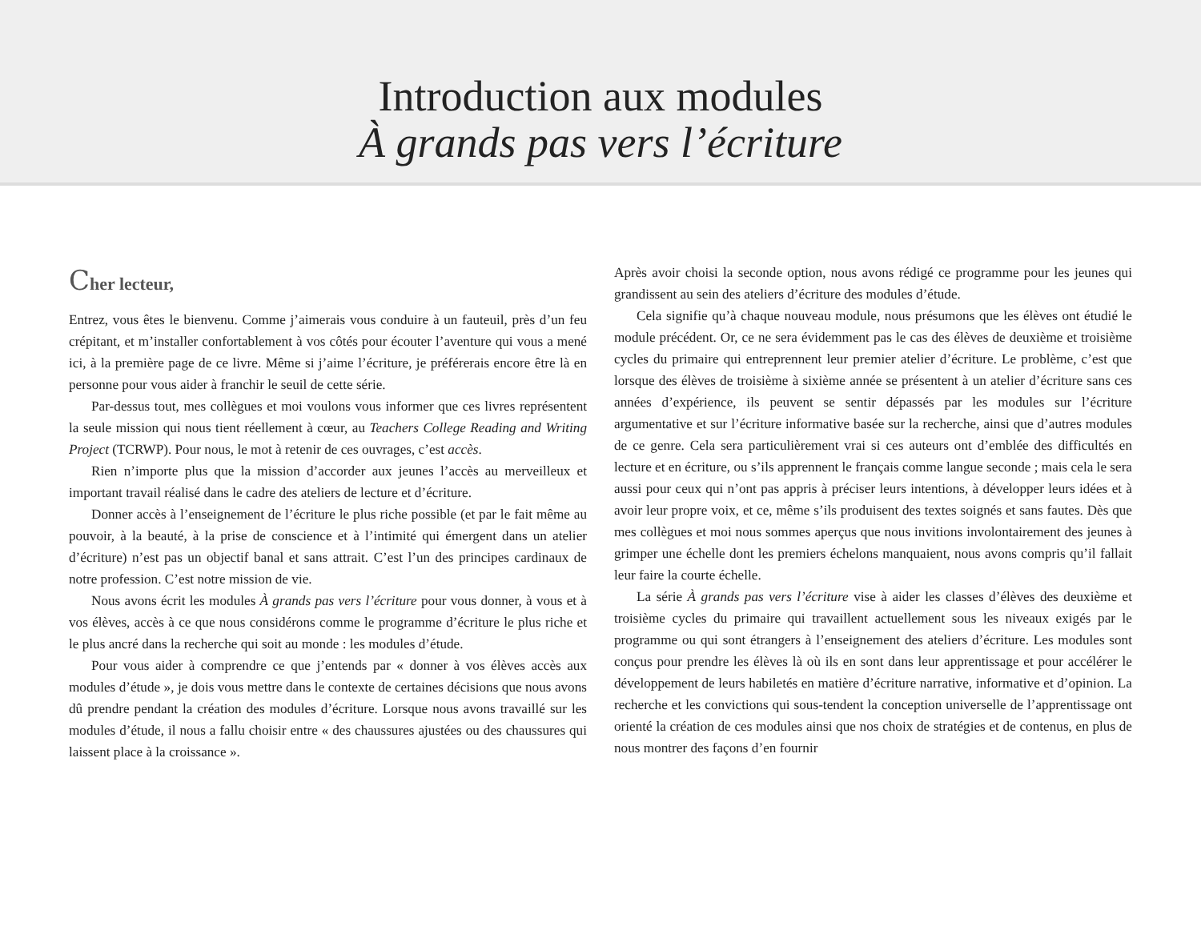Introduction aux modules
À grands pas vers l’écriture
Cher lecteur,
Entrez, vous êtes le bienvenu. Comme j’aimerais vous conduire à un fauteuil, près d’un feu crépitant, et m’installer confortablement à vos côtés pour écouter l’aventure qui vous a mené ici, à la première page de ce livre. Même si j’aime l’écriture, je préférerais encore être là en personne pour vous aider à franchir le seuil de cette série.
Par-dessus tout, mes collègues et moi voulons vous informer que ces livres représentent la seule mission qui nous tient réellement à cœur, au Teachers College Reading and Writing Project (TCRWP). Pour nous, le mot à retenir de ces ouvrages, c’est accès.
Rien n’importe plus que la mission d’accorder aux jeunes l’accès au merveilleux et important travail réalisé dans le cadre des ateliers de lecture et d’écriture.
Donner accès à l’enseignement de l’écriture le plus riche possible (et par le fait même au pouvoir, à la beauté, à la prise de conscience et à l’intimité qui émergent dans un atelier d’écriture) n’est pas un objectif banal et sans attrait. C’est l’un des principes cardinaux de notre profession. C’est notre mission de vie.
Nous avons écrit les modules À grands pas vers l’écriture pour vous donner, à vous et à vos élèves, accès à ce que nous considérons comme le programme d’écriture le plus riche et le plus ancré dans la recherche qui soit au monde : les modules d’étude.
Pour vous aider à comprendre ce que j’entends par « donner à vos élèves accès aux modules d’étude », je dois vous mettre dans le contexte de certaines décisions que nous avons dû prendre pendant la création des modules d’écriture. Lorsque nous avons travaillé sur les modules d’étude, il nous a fallu choisir entre « des chaussures ajustées ou des chaussures qui laissent place à la croissance ».
Après avoir choisi la seconde option, nous avons rédigé ce programme pour les jeunes qui grandissent au sein des ateliers d’écriture des modules d’étude.
Cela signifie qu’à chaque nouveau module, nous présumons que les élèves ont étudié le module précédent. Or, ce ne sera évidemment pas le cas des élèves de deuxième et troisième cycles du primaire qui entreprennent leur premier atelier d’écriture. Le problème, c’est que lorsque des élèves de troisième à sixième année se présentent à un atelier d’écriture sans ces années d’expérience, ils peuvent se sentir dépassés par les modules sur l’écriture argumentative et sur l’écriture informative basée sur la recherche, ainsi que d’autres modules de ce genre. Cela sera particulièrement vrai si ces auteurs ont d’emblée des difficultés en lecture et en écriture, ou s’ils apprennent le français comme langue seconde ; mais cela le sera aussi pour ceux qui n’ont pas appris à préciser leurs intentions, à développer leurs idées et à avoir leur propre voix, et ce, même s’ils produisent des textes soignés et sans fautes. Dès que mes collègues et moi nous sommes aperçus que nous invitions involontairement des jeunes à grimper une échelle dont les premiers échelons manquaient, nous avons compris qu’il fallait leur faire la courte échelle.
La série À grands pas vers l’écriture vise à aider les classes d’élèves des deuxième et troisième cycles du primaire qui travaillent actuellement sous les niveaux exigés par le programme ou qui sont étrangers à l’enseignement des ateliers d’écriture. Les modules sont conçus pour prendre les élèves là où ils en sont dans leur apprentissage et pour accélérer le développement de leurs habiletés en matière d’écriture narrative, informative et d’opinion. La recherche et les convictions qui sous-tendent la conception universelle de l’apprentissage ont orienté la création de ces modules ainsi que nos choix de stratégies et de contenus, en plus de nous montrer des façons d’en fournir